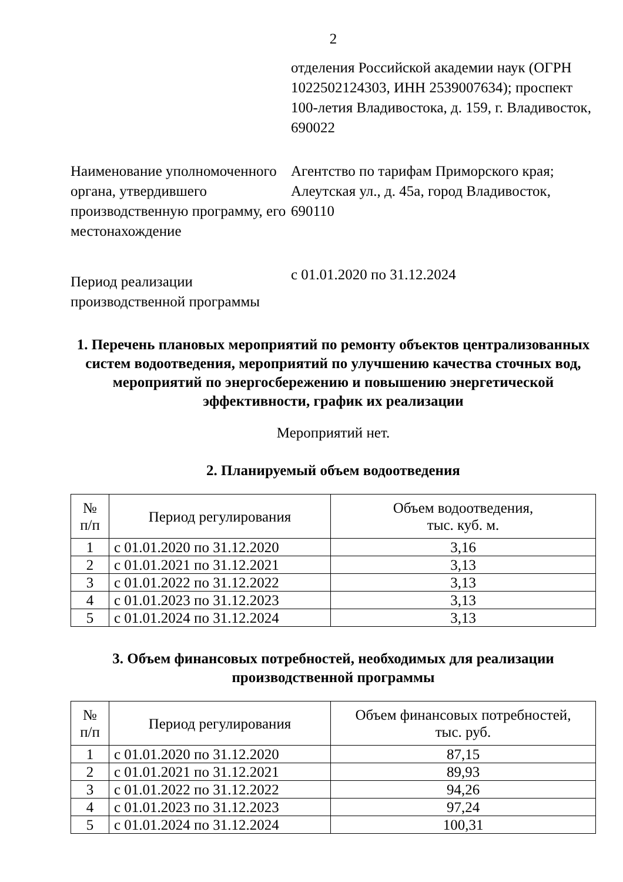2
отделения Российской академии наук (ОГРН 1022502124303, ИНН 2539007634); проспект 100-летия Владивостока, д. 159, г. Владивосток, 690022
Наименование уполномоченного органа, утвердившего производственную программу, его местонахождение
Агентство по тарифам Приморского края; Алеутская ул., д. 45а, город Владивосток, 690110
Период реализации производственной программы
с 01.01.2020 по 31.12.2024
1. Перечень плановых мероприятий по ремонту объектов централизованных систем водоотведения, мероприятий по улучшению качества сточных вод, мероприятий по энергосбережению и повышению энергетической эффективности, график их реализации
Мероприятий нет.
2. Планируемый объем водоотведения
| № п/п | Период регулирования | Объем водоотведения, тыс. куб. м. |
| --- | --- | --- |
| 1 | с 01.01.2020 по 31.12.2020 | 3,16 |
| 2 | с 01.01.2021 по 31.12.2021 | 3,13 |
| 3 | с 01.01.2022 по 31.12.2022 | 3,13 |
| 4 | с 01.01.2023 по 31.12.2023 | 3,13 |
| 5 | с 01.01.2024 по 31.12.2024 | 3,13 |
3. Объем финансовых потребностей, необходимых для реализации производственной программы
| № п/п | Период регулирования | Объем финансовых потребностей, тыс. руб. |
| --- | --- | --- |
| 1 | с 01.01.2020 по 31.12.2020 | 87,15 |
| 2 | с 01.01.2021 по 31.12.2021 | 89,93 |
| 3 | с 01.01.2022 по 31.12.2022 | 94,26 |
| 4 | с 01.01.2023 по 31.12.2023 | 97,24 |
| 5 | с 01.01.2024 по 31.12.2024 | 100,31 |